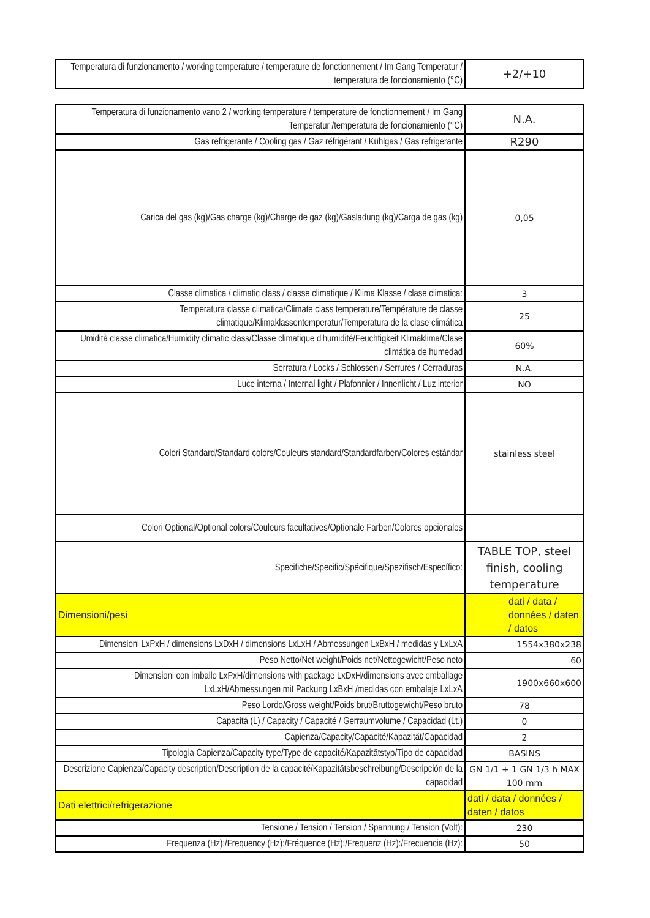| Temperatura di funzionamento / working temperature / temperature de fonctionnement / Im Gang Temperatur / temperatura de foncionamiento (°C) | +2/+10 |
| Temperatura di funzionamento vano 2 / working temperature / temperature de fonctionnement / Im Gang Temperatur /temperatura de foncionamiento (°C) | N.A. |
| Gas refrigerante / Cooling gas / Gaz réfrigérant / Kühlgas / Gas refrigerante | R290 |
| Carica del gas (kg)/Gas charge (kg)/Charge de gaz (kg)/Gasladung (kg)/Carga de gas (kg) | 0,05 |
| Classe climatica / climatic class / classe climatique / Klima Klasse / clase climatica: | 3 |
| Temperatura classe climatica/Climate class temperature/Température de classe climatique/Klimaklassentemperatur/Temperatura de la clase climática | 25 |
| Umidità classe climatica/Humidity climatic class/Classe climatique d'humidité/Feuchtigkeit Klimaklima/Clase climática de humedad | 60% |
| Serratura / Locks / Schlossen / Serrures / Cerraduras | N.A. |
| Luce interna / Internal light / Plafonnier / Innenlicht / Luz interior | NO |
| Colori Standard/Standard colors/Couleurs standard/Standardfarben/Colores estándar | stainless steel |
| Colori Optional/Optional colors/Couleurs facultatives/Optionale Farben/Colores opcionales | |
| Specifiche/Specific/Spécifique/Spezifisch/Específico: | TABLE TOP, steel finish, cooling temperature |
| Dimensioni/pesi | dati / data / données / daten / datos |
| Dimensioni LxPxH / dimensions LxDxH / dimensions LxLxH / Abmessungen LxBxH / medidas y LxLxA | 1554x380x238 |
| Peso Netto/Net weight/Poids net/Nettogewicht/Peso neto | 60 |
| Dimensioni con imballo LxPxH/dimensions with package LxDxH/dimensions avec emballage LxLxH/Abmessungen mit Packung LxBxH /medidas con embalaje LxLxA | 1900x660x600 |
| Peso Lordo/Gross weight/Poids brut/Bruttogewicht/Peso bruto | 78 |
| Capacità (L) / Capacity / Capacité / Gerraumvolume / Capacidad (Lt.) | 0 |
| Capienza/Capacity/Capacité/Kapazität/Capacidad | 2 |
| Tipologia Capienza/Capacity type/Type de capacité/Kapazitätstyp/Tipo de capacidad | BASINS |
| Descrizione Capienza/Capacity description/Description de la capacité/Kapazitätsbeschreibung/Descripción de la capacidad | GN 1/1 + 1 GN 1/3 h MAX 100 mm |
| Dati elettrici/refrigerazione | dati / data / données / daten / datos |
| Tensione / Tension / Tension / Spannung / Tension (Volt): | 230 |
| Frequenza (Hz):/Frequency (Hz):/Fréquence (Hz):/Frequenz (Hz):/Frecuencia (Hz): | 50 |